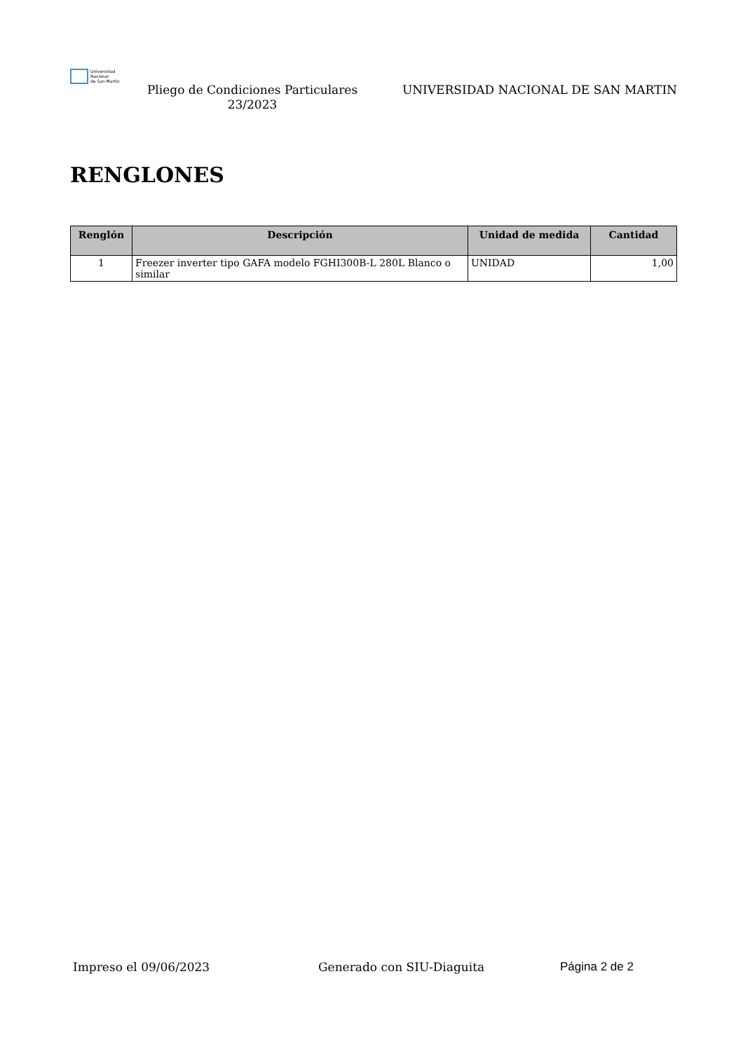Universidad
Nacional
de San Martín
Pliego de Condiciones Particulares 23/2023
UNIVERSIDAD NACIONAL DE SAN MARTIN
RENGLONES
| Renglón | Descripción | Unidad de medida | Cantidad |
| --- | --- | --- | --- |
| 1 | Freezer inverter tipo GAFA modelo FGHI300B-L 280L Blanco o similar | UNIDAD | 1,00 |
Impreso el 09/06/2023 Generado con SIU-Diaguita Página 2 de 2